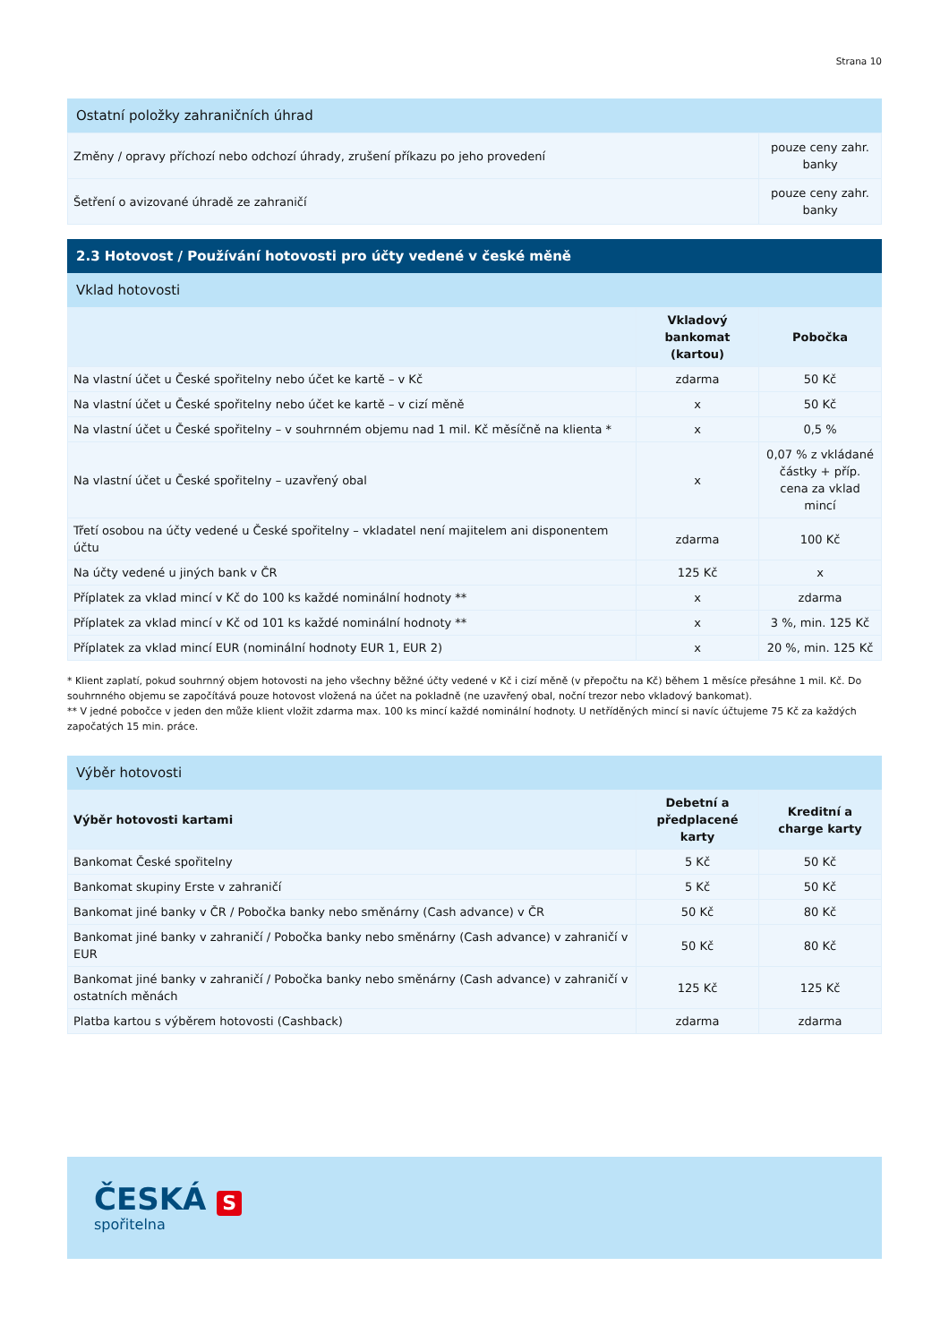Strana 10
Ostatní položky zahraničních úhrad
| Změny / opravy příchozí nebo odchozí úhrady, zrušení příkazu po jeho provedení | pouze ceny zahr. banky |
| Šetření o avizované úhradě ze zahraničí | pouze ceny zahr. banky |
2.3 Hotovost / Používání hotovosti pro účty vedené v české měně
Vklad hotovosti
| | Vkladový bankomat (kartou) | Pobočka |
| --- | --- | --- |
| Na vlastní účet u České spořitelny nebo účet ke kartě – v Kč | zdarma | 50 Kč |
| Na vlastní účet u České spořitelny nebo účet ke kartě – v cizí měně | x | 50 Kč |
| Na vlastní účet u České spořitelny – v souhrnném objemu nad 1 mil. Kč měsíčně na klienta * | x | 0,5 % |
| Na vlastní účet u České spořitelny – uzavřený obal | x | 0,07 % z vkládané částky + příp. cena za vklad mincí |
| Třetí osobou na účty vedené u České spořitelny – vkladatel není majitelem ani disponentem účtu | zdarma | 100 Kč |
| Na účty vedené u jiných bank v ČR | 125 Kč | x |
| Příplatek za vklad mincí v Kč do 100 ks každé nominální hodnoty ** | x | zdarma |
| Příplatek za vklad mincí v Kč od 101 ks každé nominální hodnoty ** | x | 3 %, min. 125 Kč |
| Příplatek za vklad mincí EUR (nominální hodnoty EUR 1, EUR 2) | x | 20 %, min. 125 Kč |
* Klient zaplatí, pokud souhrnný objem hotovosti na jeho všechny běžné účty vedené v Kč i cizí měně (v přepočtu na Kč) během 1 měsíce přesáhne 1 mil. Kč. Do souhrnného objemu se započítává pouze hotovost vložená na účet na pokladně (ne uzavřený obal, noční trezor nebo vkladový bankomat).
** V jedné pobočce v jeden den může klient vložit zdarma max. 100 ks mincí každé nominální hodnoty. U netříděných mincí si navíc účtujeme 75 Kč za každých započatých 15 min. práce.
Výběr hotovosti
| Výběr hotovosti kartami | Debetní a předplacené karty | Kreditní a charge karty |
| --- | --- | --- |
| Bankomat České spořitelny | 5 Kč | 50 Kč |
| Bankomat skupiny Erste v zahraničí | 5 Kč | 50 Kč |
| Bankomat jiné banky v ČR / Pobočka banky nebo směnárny (Cash advance) v ČR | 50 Kč | 80 Kč |
| Bankomat jiné banky v zahraničí / Pobočka banky nebo směnárny (Cash advance) v zahraničí v EUR | 50 Kč | 80 Kč |
| Bankomat jiné banky v zahraničí / Pobočka banky nebo směnárny (Cash advance) v zahraničí v ostatních měnách | 125 Kč | 125 Kč |
| Platba kartou s výběrem hotovosti (Cashback) | zdarma | zdarma |
ČESKÁ S
spořitelna